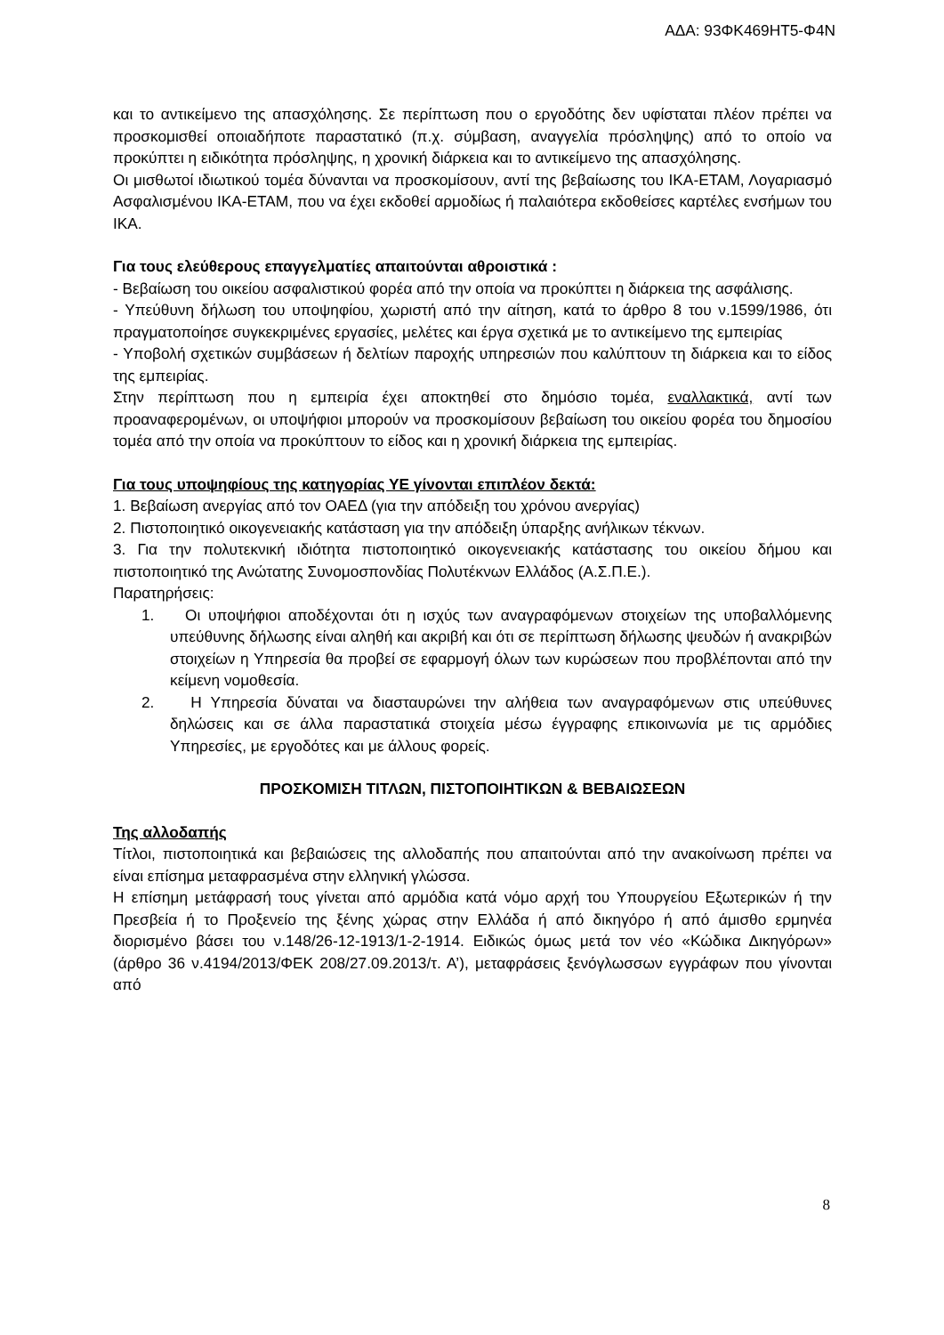ΑΔΑ: 93ΦΚ469ΗΤ5-Φ4Ν
και το αντικείμενο της απασχόλησης. Σε περίπτωση που ο εργοδότης δεν υφίσταται πλέον πρέπει να προσκομισθεί οποιαδήποτε παραστατικό (π.χ. σύμβαση, αναγγελία πρόσληψης) από το οποίο να προκύπτει η ειδικότητα πρόσληψης, η χρονική διάρκεια και το αντικείμενο της απασχόλησης.
Οι μισθωτοί ιδιωτικού τομέα δύνανται να προσκομίσουν, αντί της βεβαίωσης του ΙΚΑ-ΕΤΑΜ, Λογαριασμό Ασφαλισμένου ΙΚΑ-ΕΤΑΜ, που να έχει εκδοθεί αρμοδίως ή παλαιότερα εκδοθείσες καρτέλες ενσήμων του ΙΚΑ.
Για τους ελεύθερους επαγγελματίες απαιτούνται αθροιστικά :
- Βεβαίωση του οικείου ασφαλιστικού φορέα από την οποία να προκύπτει η διάρκεια της ασφάλισης.
- Υπεύθυνη δήλωση του υποψηφίου, χωριστή από την αίτηση, κατά το άρθρο 8 του ν.1599/1986, ότι πραγματοποίησε συγκεκριμένες εργασίες, μελέτες και έργα σχετικά με το αντικείμενο της εμπειρίας
- Υποβολή σχετικών συμβάσεων ή δελτίων παροχής υπηρεσιών που καλύπτουν τη διάρκεια και το είδος της εμπειρίας.
Στην περίπτωση που η εμπειρία έχει αποκτηθεί στο δημόσιο τομέα, εναλλακτικά, αντί των προαναφερομένων, οι υποψήφιοι μπορούν να προσκομίσουν βεβαίωση του οικείου φορέα του δημοσίου τομέα από την οποία να προκύπτουν το είδος και η χρονική διάρκεια της εμπειρίας.
Για τους υποψηφίους της κατηγορίας ΥΕ γίνονται επιπλέον δεκτά:
1. Βεβαίωση ανεργίας από τον ΟΑΕΔ (για την απόδειξη του χρόνου ανεργίας)
2. Πιστοποιητικό οικογενειακής κατάσταση για την απόδειξη ύπαρξης ανήλικων τέκνων.
3. Για την πολυτεκνική ιδιότητα πιστοποιητικό οικογενειακής κατάστασης του οικείου δήμου και πιστοποιητικό της Ανώτατης Συνομοσπονδίας Πολυτέκνων Ελλάδος (Α.Σ.Π.Ε.).
Παρατηρήσεις:
1. Οι υποψήφιοι αποδέχονται ότι η ισχύς των αναγραφόμενων στοιχείων της υποβαλλόμενης υπεύθυνης δήλωσης είναι αληθή και ακριβή και ότι σε περίπτωση δήλωσης ψευδών ή ανακριβών στοιχείων η Υπηρεσία θα προβεί σε εφαρμογή όλων των κυρώσεων που προβλέπονται από την κείμενη νομοθεσία.
2. Η Υπηρεσία δύναται να διασταυρώνει την αλήθεια των αναγραφόμενων στις υπεύθυνες δηλώσεις και σε άλλα παραστατικά στοιχεία μέσω έγγραφης επικοινωνία με τις αρμόδιες Υπηρεσίες, με εργοδότες και με άλλους φορείς.
ΠΡΟΣΚΟΜΙΣΗ ΤΙΤΛΩΝ, ΠΙΣΤΟΠΟΙΗΤΙΚΩΝ & ΒΕΒΑΙΩΣΕΩΝ
Της αλλοδαπής
Τίτλοι, πιστοποιητικά και βεβαιώσεις της αλλοδαπής που απαιτούνται από την ανακοίνωση πρέπει να είναι επίσημα μεταφρασμένα στην ελληνική γλώσσα.
Η επίσημη μετάφρασή τους γίνεται από αρμόδια κατά νόμο αρχή του Υπουργείου Εξωτερικών ή την Πρεσβεία ή το Προξενείο της ξένης χώρας στην Ελλάδα ή από δικηγόρο ή από άμισθο ερμηνέα διορισμένο βάσει του ν.148/26-12-1913/1-2-1914. Ειδικώς όμως μετά τον νέο «Κώδικα Δικηγόρων» (άρθρο 36 ν.4194/2013/ΦΕΚ 208/27.09.2013/τ. Α’), μεταφράσεις ξενόγλωσσων εγγράφων που γίνονται από
8